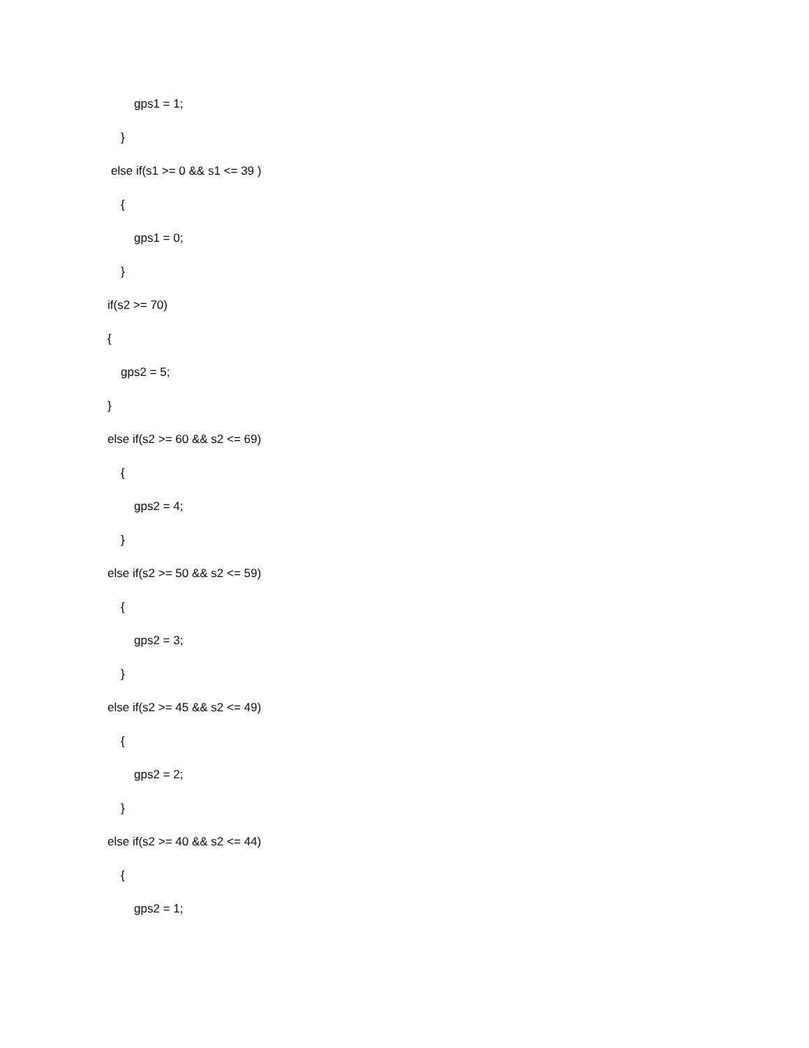gps1 = 1;
}
else if(s1 >= 0 && s1 <= 39 )
{
gps1 = 0;
}
if(s2 >= 70)
{
gps2 = 5;
}
else if(s2 >= 60 && s2 <= 69)
{
gps2 = 4;
}
else if(s2 >= 50 && s2 <= 59)
{
gps2 = 3;
}
else if(s2 >= 45 && s2 <= 49)
{
gps2 = 2;
}
else if(s2 >= 40 && s2 <= 44)
{
gps2 = 1;